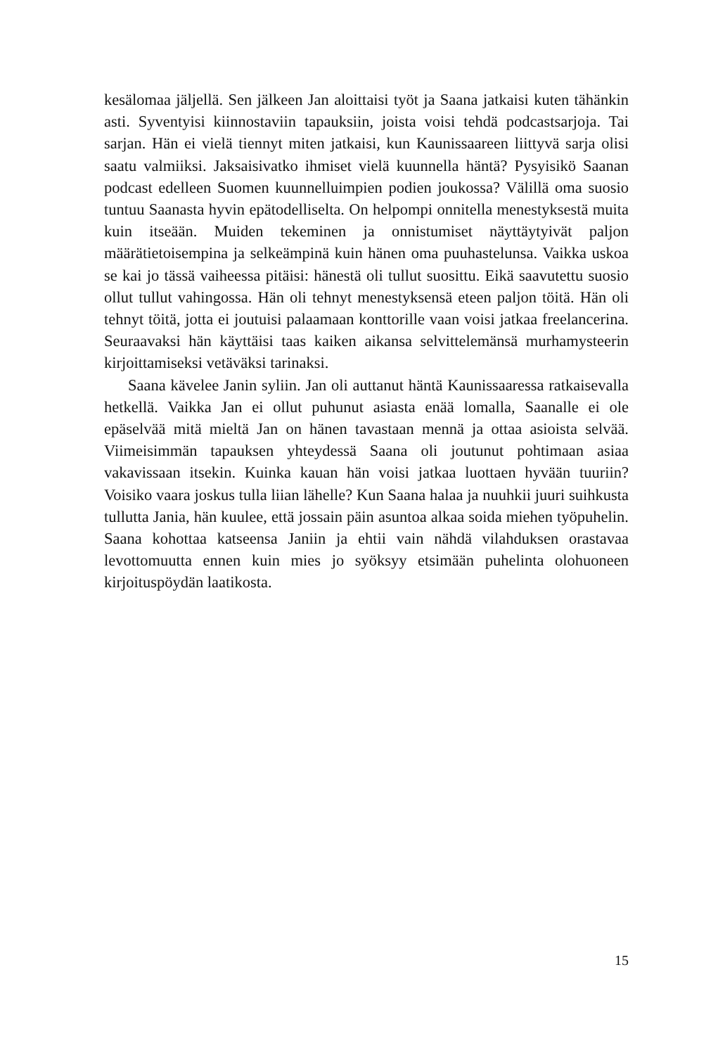kesälomaa jäljellä. Sen jälkeen Jan aloittaisi työt ja Saana jatkaisi kuten tähänkin asti. Syventyisi kiinnostaviin tapauksiin, joista voisi tehdä podcastsarjoja. Tai sarjan. Hän ei vielä tiennyt miten jatkaisi, kun Kaunissaareen liittyvä sarja olisi saatu valmiiksi. Jaksaisivatko ihmiset vielä kuunnella häntä? Pysyisikö Saanan podcast edelleen Suomen kuunnelluimpien podien joukossa? Välillä oma suosio tuntuu Saanasta hyvin epätodelliselta. On helpompi onnitella menestyksestä muita kuin itseään. Muiden tekeminen ja onnistumiset näyttäytyivät paljon määrätietoisempina ja selkeämpinä kuin hänen oma puuhastelunsa. Vaikka uskoa se kai jo tässä vaiheessa pitäisi: hänestä oli tullut suosittu. Eikä saavutettu suosio ollut tullut vahingossa. Hän oli tehnyt menestyksensä eteen paljon töitä. Hän oli tehnyt töitä, jotta ei joutuisi palaamaan konttorille vaan voisi jatkaa freelancerina. Seuraavaksi hän käyttäisi taas kaiken aikansa selvittelemänsä murhamysteerin kirjoittamiseksi vetäväksi tarinaksi.
Saana kävelee Janin syliin. Jan oli auttanut häntä Kaunissaaressa ratkaisevalla hetkellä. Vaikka Jan ei ollut puhunut asiasta enää lomalla, Saanalle ei ole epäselvää mitä mieltä Jan on hänen tavastaan mennä ja ottaa asioista selvää. Viimeisimmän tapauksen yhteydessä Saana oli joutunut pohtimaan asiaa vakavissaan itsekin. Kuinka kauan hän voisi jatkaa luottaen hyvään tuuriin? Voisiko vaara joskus tulla liian lähelle? Kun Saana halaa ja nuuhkii juuri suihkusta tullutta Jania, hän kuulee, että jossain päin asuntoa alkaa soida miehen työpuhelin. Saana kohottaa katseensa Janiin ja ehtii vain nähdä vilahduksen orastavaa levottomuutta ennen kuin mies jo syöksyy etsimään puhelinta olohuoneen kirjoituspöydän laatikosta.
15